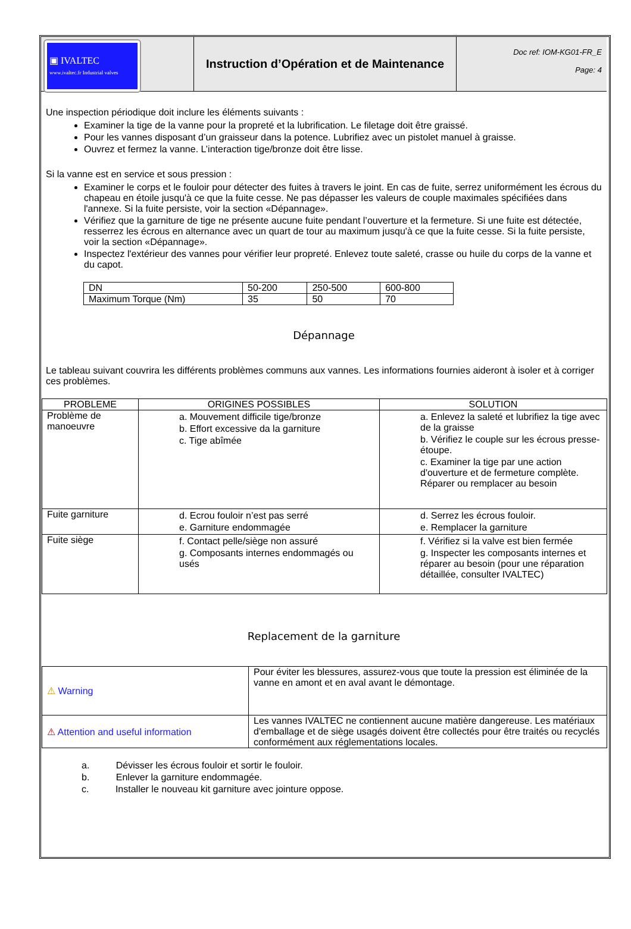▣ IVALTEC
www.ivaltec.fr Industrial valves
Instruction d’Opération et de Maintenance
Doc ref: IOM-KG01-FR_E
Page: 4
Une inspection périodique doit inclure les éléments suivants :
Examiner la tige de la vanne pour la propreté et la lubrification. Le filetage doit être graissé.
Pour les vannes disposant d’un graisseur dans la potence. Lubrifiez avec un pistolet manuel à graisse.
Ouvrez et fermez la vanne. L’interaction tige/bronze doit être lisse.
Si la vanne est en service et sous pression :
Examiner le corps et le fouloir pour détecter des fuites à travers le joint. En cas de fuite, serrez uniformément les écrous du chapeau en étoile jusqu'à ce que la fuite cesse. Ne pas dépasser les valeurs de couple maximales spécifiées dans l'annexe. Si la fuite persiste, voir la section «Dépannage».
Vérifiez que la garniture de tige ne présente aucune fuite pendant l’ouverture et la fermeture. Si une fuite est détectée, resserrez les écrous en alternance avec un quart de tour au maximum jusqu'à ce que la fuite cesse. Si la fuite persiste, voir la section «Dépannage».
Inspectez l'extérieur des vannes pour vérifier leur propreté. Enlevez toute saleté, crasse ou huile du corps de la vanne et du capot.
| DN | 50-200 | 250-500 | 600-800 |
| Maximum Torque (Nm) | 35 | 50 | 70 |
Dépannage
Le tableau suivant couvrira les différents problèmes communs aux vannes. Les informations fournies aideront à isoler et à corriger ces problèmes.
| PROBLEME | ORIGINES POSSIBLES | SOLUTION |
| --- | --- | --- |
| Problème de manoeuvre | a. Mouvement difficile tige/bronze b. Effort excessive da la garniture c. Tige abîmée | a. Enlevez la saleté et lubrifiez la tige avec de la graisse b. Vérifiez le couple sur les écrous presse-étoupe. c. Examiner la tige par une action d'ouverture et de fermeture complète. Réparer ou remplacer au besoin |
| Fuite garniture | d. Ecrou fouloir n’est pas serré e. Garniture endommagée | d. Serrez les écrous fouloir. e. Remplacer la garniture |
| Fuite siège | f. Contact pelle/siège non assuré g. Composants internes endommagés ou usés | f. Vérifiez si la valve est bien fermée g. Inspecter les composants internes et réparer au besoin (pour une réparation détaillée, consulter IVALTEC) |
Replacement de la garniture
| ⚠ Warning | Pour éviter les blessures, assurez-vous que toute la pression est éliminée de la vanne en amont et en aval avant le démontage. |
| ⚠ Attention and useful information | Les vannes IVALTEC ne contiennent aucune matière dangereuse. Les matériaux d'emballage et de siège usagés doivent être collectés pour être traités ou recyclés conformément aux réglementations locales. |
a. Dévisser les écrous fouloir et sortir le fouloir.
b. Enlever la garniture endommagée.
c. Installer le nouveau kit garniture avec jointure oppose.